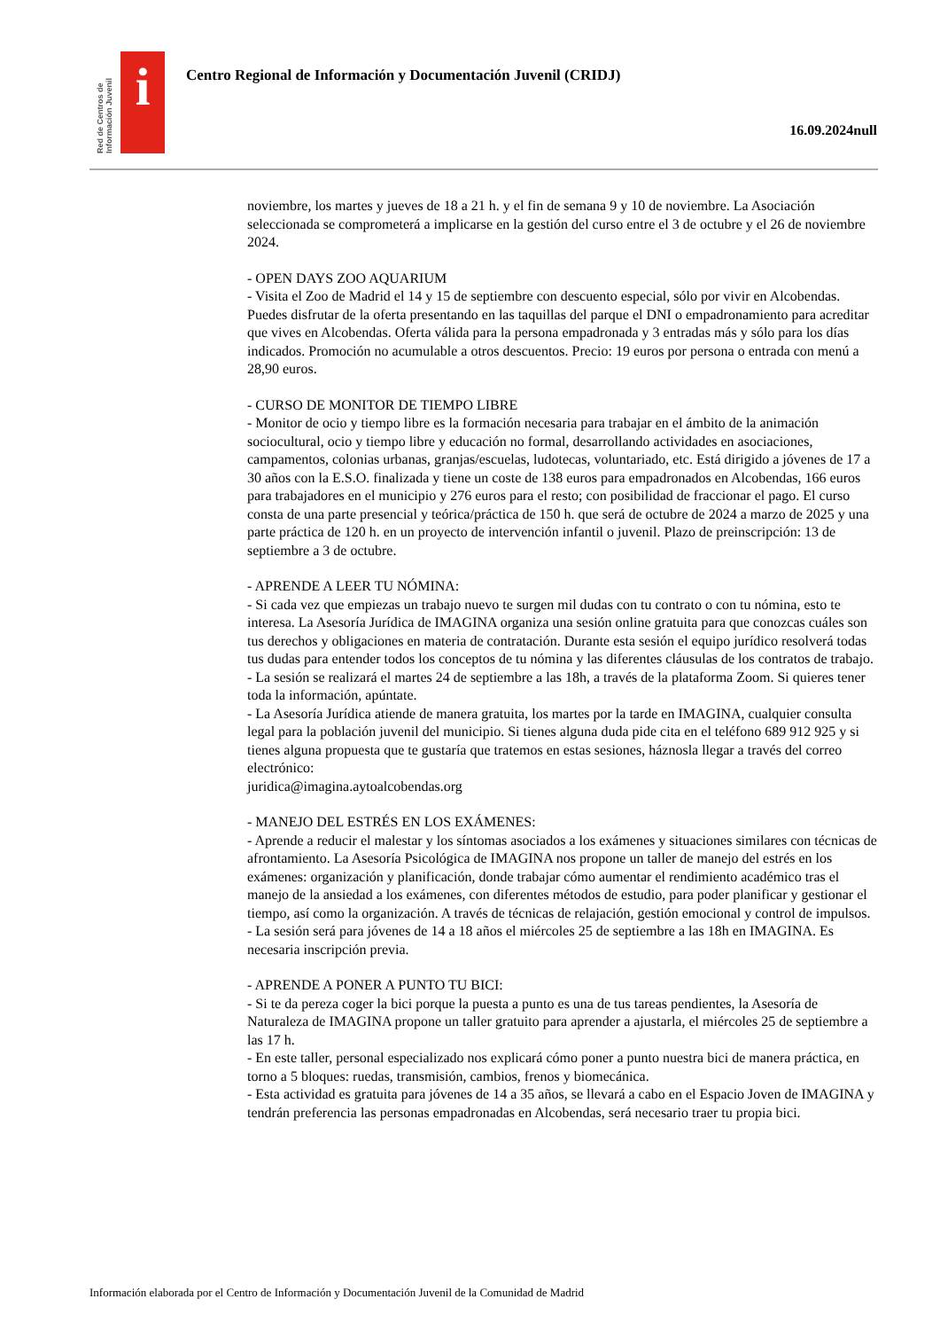Red de Centros de Información Juvenil
i
Centro Regional de Información y Documentación Juvenil (CRIDJ)
16.09.2024null
noviembre, los martes y jueves de 18 a 21 h. y el fin de semana 9 y 10 de noviembre. La Asociación seleccionada se comprometerá a implicarse en la gestión del curso entre el 3 de octubre y el 26 de noviembre 2024.
- OPEN DAYS ZOO AQUARIUM
- Visita el Zoo de Madrid el 14 y 15 de septiembre con descuento especial, sólo por vivir en Alcobendas. Puedes disfrutar de la oferta presentando en las taquillas del parque el DNI o empadronamiento para acreditar que vives en Alcobendas. Oferta válida para la persona empadronada y 3 entradas más y sólo para los días indicados. Promoción no acumulable a otros descuentos. Precio: 19 euros por persona o entrada con menú a 28,90 euros.
- CURSO DE MONITOR DE TIEMPO LIBRE
- Monitor de ocio y tiempo libre es la formación necesaria para trabajar en el ámbito de la animación sociocultural, ocio y tiempo libre y educación no formal, desarrollando actividades en asociaciones, campamentos, colonias urbanas, granjas/escuelas, ludotecas, voluntariado, etc. Está dirigido a jóvenes de 17 a 30 años con la E.S.O. finalizada y tiene un coste de 138 euros para empadronados en Alcobendas, 166 euros para trabajadores en el municipio y 276 euros para el resto; con posibilidad de fraccionar el pago. El curso consta de una parte presencial y teórica/práctica de 150 h. que será de octubre de 2024 a marzo de 2025 y una parte práctica de 120 h. en un proyecto de intervención infantil o juvenil. Plazo de preinscripción: 13 de septiembre a 3 de octubre.
- APRENDE A LEER TU NÓMINA:
- Si cada vez que empiezas un trabajo nuevo te surgen mil dudas con tu contrato o con tu nómina, esto te interesa. La Asesoría Jurídica de IMAGINA organiza una sesión online gratuita para que conozcas cuáles son tus derechos y obligaciones en materia de contratación. Durante esta sesión el equipo jurídico resolverá todas tus dudas para entender todos los conceptos de tu nómina y las diferentes cláusulas de los contratos de trabajo.
- La sesión se realizará el martes 24 de septiembre a las 18h, a través de la plataforma Zoom. Si quieres tener toda la información, apúntate.
- La Asesoría Jurídica atiende de manera gratuita, los martes por la tarde en IMAGINA, cualquier consulta legal para la población juvenil del municipio. Si tienes alguna duda pide cita en el teléfono 689 912 925 y si tienes alguna propuesta que te gustaría que tratemos en estas sesiones, háznosla llegar a través del correo electrónico:
juridica@imagina.aytoalcobendas.org
- MANEJO DEL ESTRÉS EN LOS EXÁMENES:
- Aprende a reducir el malestar y los síntomas asociados a los exámenes y situaciones similares con técnicas de afrontamiento. La Asesoría Psicológica de IMAGINA nos propone un taller de manejo del estrés en los exámenes: organización y planificación, donde trabajar cómo aumentar el rendimiento académico tras el manejo de la ansiedad a los exámenes, con diferentes métodos de estudio, para poder planificar y gestionar el tiempo, así como la organización. A través de técnicas de relajación, gestión emocional y control de impulsos.
- La sesión será para jóvenes de 14 a 18 años el miércoles 25 de septiembre a las 18h en IMAGINA. Es necesaria inscripción previa.
- APRENDE A PONER A PUNTO TU BICI:
- Si te da pereza coger la bici porque la puesta a punto es una de tus tareas pendientes, la Asesoría de Naturaleza de IMAGINA propone un taller gratuito para aprender a ajustarla, el miércoles 25 de septiembre a las 17 h.
- En este taller, personal especializado nos explicará cómo poner a punto nuestra bici de manera práctica, en torno a 5 bloques: ruedas, transmisión, cambios, frenos y biomecánica.
- Esta actividad es gratuita para jóvenes de 14 a 35 años, se llevará a cabo en el Espacio Joven de IMAGINA y tendrán preferencia las personas empadronadas en Alcobendas, será necesario traer tu propia bici.
Información elaborada por el Centro de Información y Documentación Juvenil de la Comunidad de Madrid